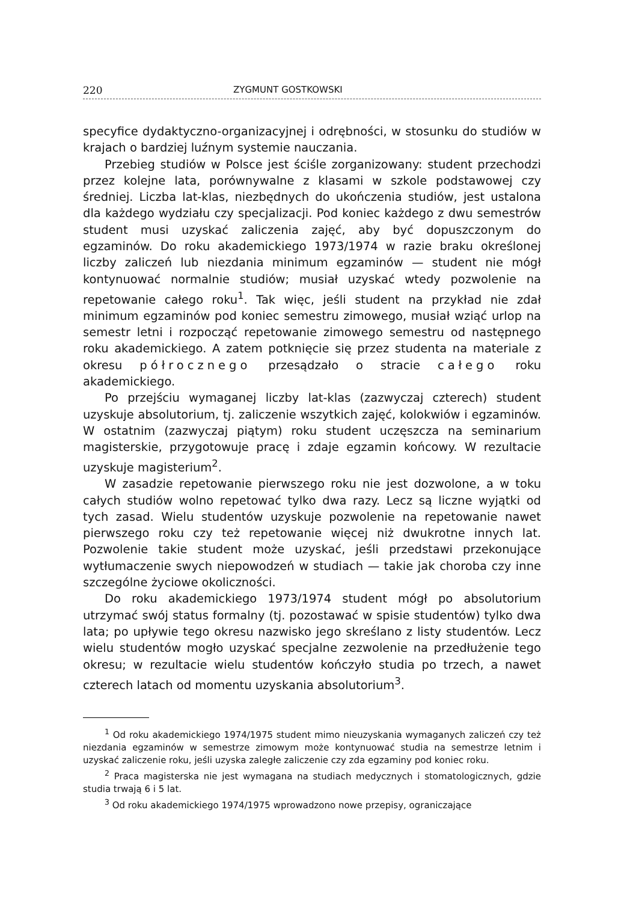220 ZYGMUNT GOSTKOWSKI
specyfice dydaktyczno-organizacyjnej i odrębności, w stosunku do studiów w krajach o bardziej luźnym systemie nauczania.
Przebieg studiów w Polsce jest ściśle zorganizowany: student przechodzi przez kolejne lata, porównywalne z klasami w szkole podstawowej czy średniej. Liczba lat-klas, niezbędnych do ukończenia studiów, jest ustalona dla każdego wydziału czy specjalizacji. Pod koniec każdego z dwu semestrów student musi uzyskać zaliczenia zajęć, aby być dopuszczonym do egzaminów. Do roku akademickiego 1973/1974 w razie braku określonej liczby zaliczeń lub niezdania minimum egzaminów — student nie mógł kontynuować normalnie studiów; musiał uzyskać wtedy pozwolenie na repetowanie całego roku<sup>1</sup>. Tak więc, jeśli student na przykład nie zdał minimum egzaminów pod koniec semestru zimowego, musiał wziąć urlop na semestr letni i rozpocząć repetowanie zimowego semestru od następnego roku akademickiego. A zatem potknięcie się przez studenta na materiale z okresu półrocznego przesądzało o stracie całego roku akademickiego.
Po przejściu wymaganej liczby lat-klas (zazwyczaj czterech) student uzyskuje absolutorium, tj. zaliczenie wszytkich zajęć, kolokwiów i egzaminów. W ostatnim (zazwyczaj piątym) roku student uczęszcza na seminarium magisterskie, przygotowuje pracę i zdaje egzamin końcowy. W rezultacie uzyskuje magisterium<sup>2</sup>.
W zasadzie repetowanie pierwszego roku nie jest dozwolone, a w toku całych studiów wolno repetować tylko dwa razy. Lecz są liczne wyjątki od tych zasad. Wielu studentów uzyskuje pozwolenie na repetowanie nawet pierwszego roku czy też repetowanie więcej niż dwukrotne innych lat. Pozwolenie takie student może uzyskać, jeśli przedstawi przekonujące wytłumaczenie swych niepowodzeń w studiach — takie jak choroba czy inne szczególne życiowe okoliczności.
Do roku akademickiego 1973/1974 student mógł po absolutorium utrzymać swój status formalny (tj. pozostawać w spisie studentów) tylko dwa lata; po upływie tego okresu nazwisko jego skreślano z listy studentów. Lecz wielu studentów mogło uzyskać specjalne zezwolenie na przedłużenie tego okresu; w rezultacie wielu studentów kończyło studia po trzech, a nawet czterech latach od momentu uzyskania absolutorium<sup>3</sup>.
<sup>1</sup> Od roku akademickiego 1974/1975 student mimo nieuzyskania wymaganych zaliczeń czy też niezdania egzaminów w semestrze zimowym może kontynuować studia na semestrze letnim i uzyskać zaliczenie roku, jeśli uzyska zaległe zaliczenie czy zda egzaminy pod koniec roku.
<sup>2</sup> Praca magisterska nie jest wymagana na studiach medycznych i stomatologicznych, gdzie studia trwają 6 i 5 lat.
<sup>3</sup> Od roku akademickiego 1974/1975 wprowadzono nowe przepisy, ograniczające